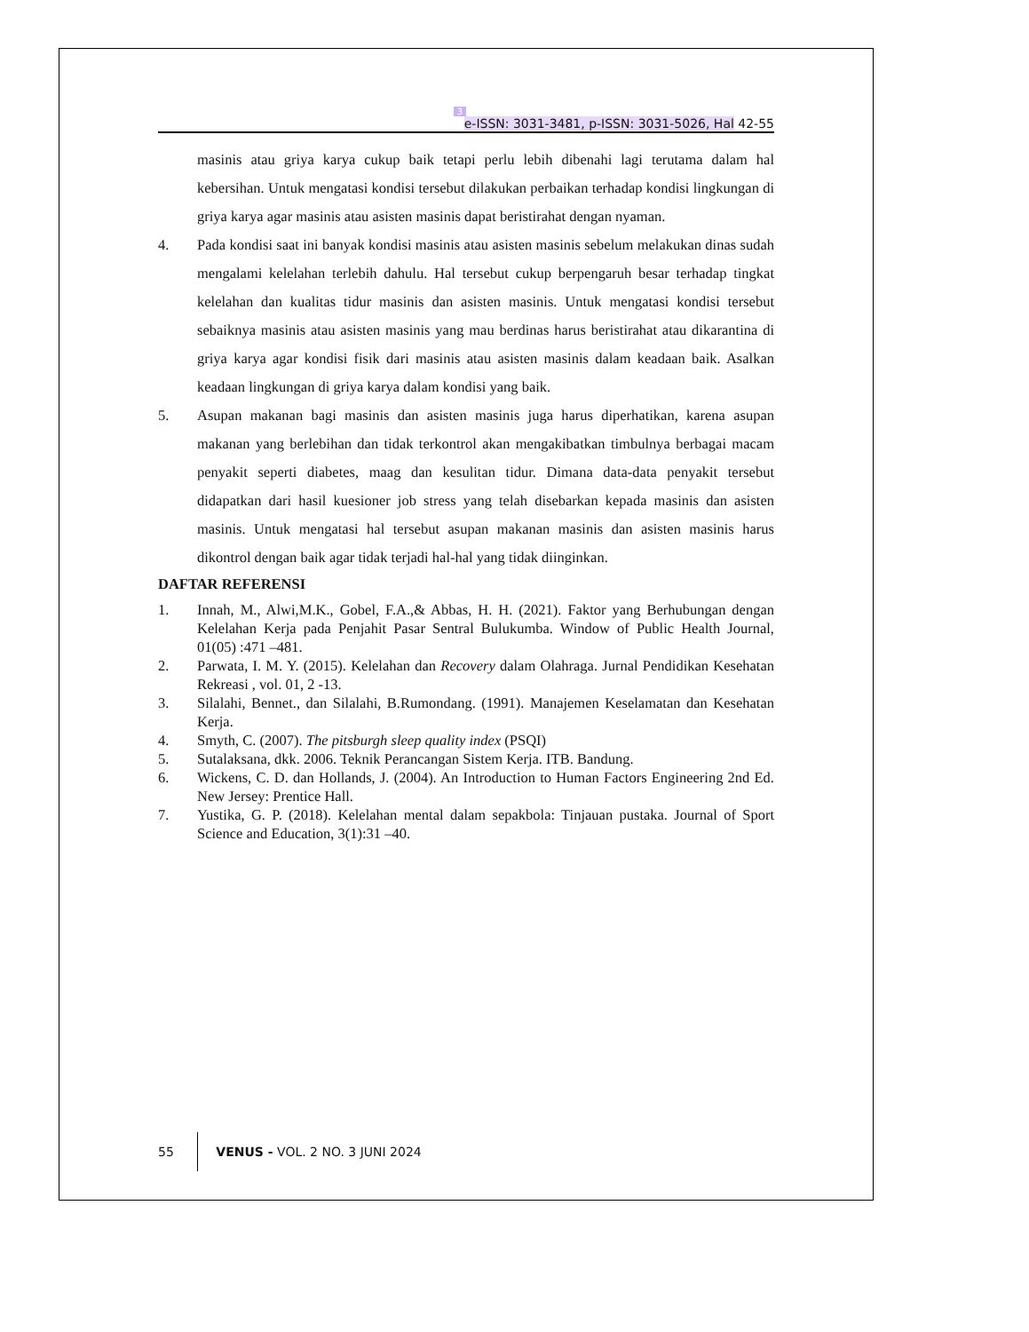3
e-ISSN: 3031-3481, p-ISSN: 3031-5026, Hal 42-55
masinis atau griya karya cukup baik tetapi perlu lebih dibenahi lagi terutama dalam hal kebersihan. Untuk mengatasi kondisi tersebut dilakukan perbaikan terhadap kondisi lingkungan di griya karya agar masinis atau asisten masinis dapat beristirahat dengan nyaman.
4. Pada kondisi saat ini banyak kondisi masinis atau asisten masinis sebelum melakukan dinas sudah mengalami kelelahan terlebih dahulu. Hal tersebut cukup berpengaruh besar terhadap tingkat kelelahan dan kualitas tidur masinis dan asisten masinis. Untuk mengatasi kondisi tersebut sebaiknya masinis atau asisten masinis yang mau berdinas harus beristirahat atau dikarantina di griya karya agar kondisi fisik dari masinis atau asisten masinis dalam keadaan baik. Asalkan keadaan lingkungan di griya karya dalam kondisi yang baik.
5. Asupan makanan bagi masinis dan asisten masinis juga harus diperhatikan, karena asupan makanan yang berlebihan dan tidak terkontrol akan mengakibatkan timbulnya berbagai macam penyakit seperti diabetes, maag dan kesulitan tidur. Dimana data-data penyakit tersebut didapatkan dari hasil kuesioner job stress yang telah disebarkan kepada masinis dan asisten masinis. Untuk mengatasi hal tersebut asupan makanan masinis dan asisten masinis harus dikontrol dengan baik agar tidak terjadi hal-hal yang tidak diinginkan.
DAFTAR REFERENSI
1. Innah, M., Alwi,M.K., Gobel, F.A.,& Abbas, H. H. (2021). Faktor yang Berhubungan dengan Kelelahan Kerja pada Penjahit Pasar Sentral Bulukumba. Window of Public Health Journal, 01(05) :471 –481.
2. Parwata, I. M. Y. (2015). Kelelahan dan Recovery dalam Olahraga. Jurnal Pendidikan Kesehatan Rekreasi , vol. 01, 2 -13.
3. Silalahi, Bennet., dan Silalahi, B.Rumondang. (1991). Manajemen Keselamatan dan Kesehatan Kerja.
4. Smyth, C. (2007). The pitsburgh sleep quality index (PSQI)
5. Sutalaksana, dkk. 2006. Teknik Perancangan Sistem Kerja. ITB. Bandung.
6. Wickens, C. D. dan Hollands, J. (2004). An Introduction to Human Factors Engineering 2nd Ed. New Jersey: Prentice Hall.
7. Yustika, G. P. (2018). Kelelahan mental dalam sepakbola: Tinjauan pustaka. Journal of Sport Science and Education, 3(1):31 –40.
55 VENUS - VOL. 2 NO. 3 JUNI 2024